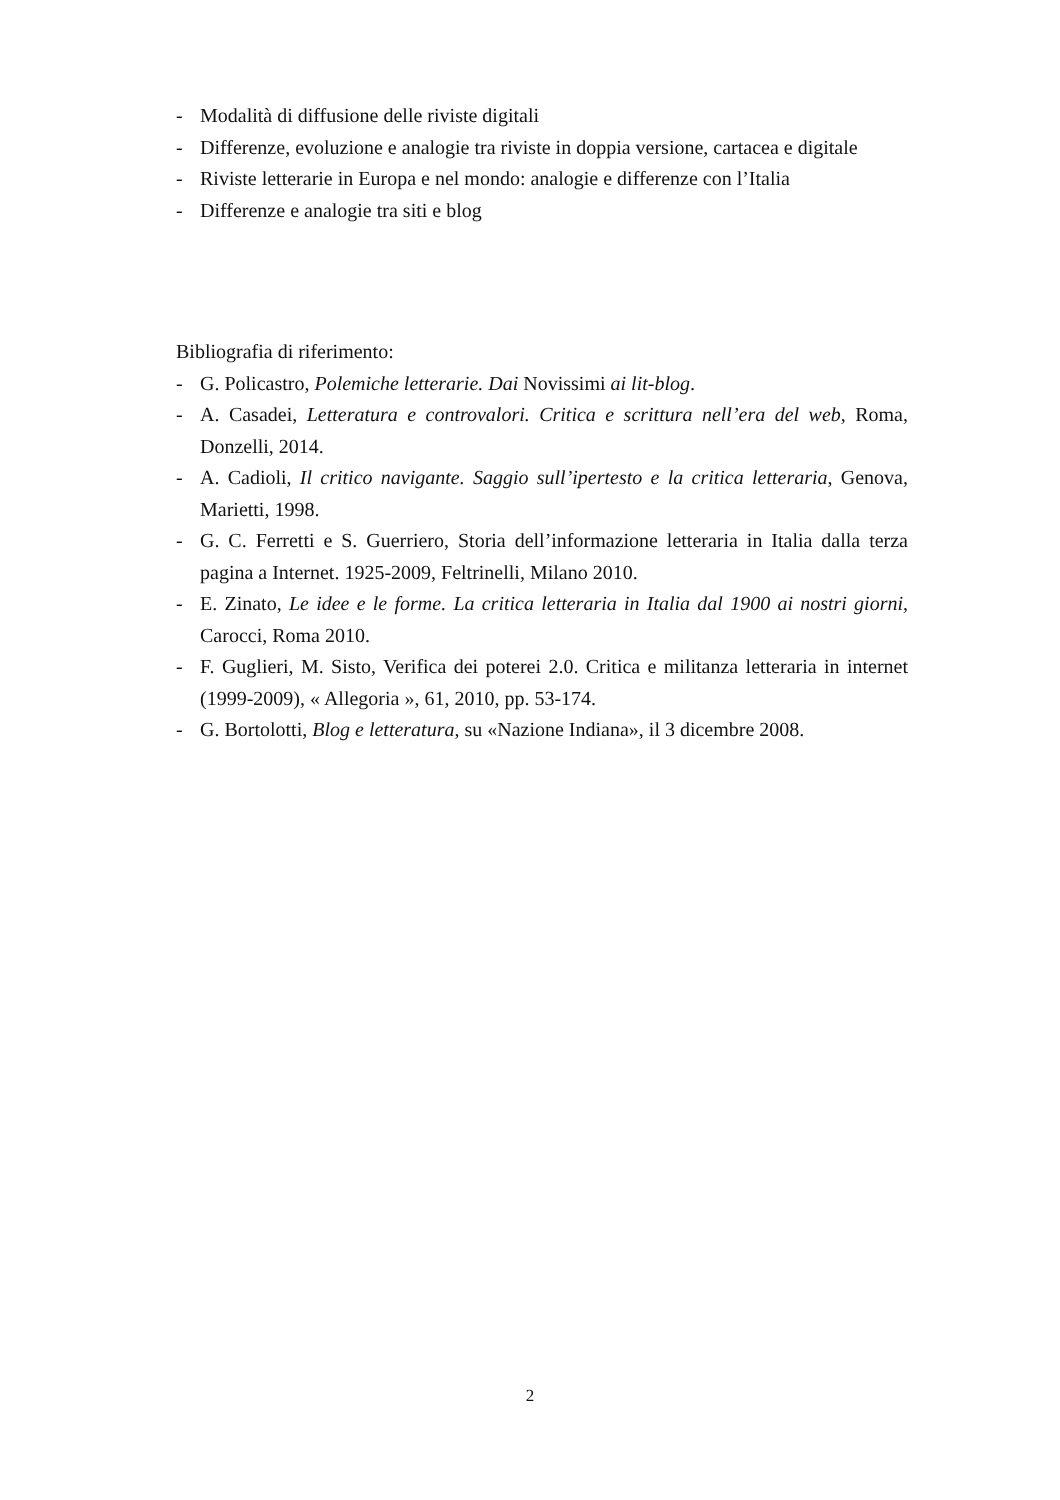- Modalità di diffusione delle riviste digitali
- Differenze, evoluzione e analogie tra riviste in doppia versione, cartacea e digitale
- Riviste letterarie in Europa e nel mondo: analogie e differenze con l’Italia
- Differenze e analogie tra siti e blog
Bibliografia di riferimento:
- G. Policastro, Polemiche letterarie. Dai Novissimi ai lit-blog.
- A. Casadei, Letteratura e controvalori. Critica e scrittura nell’era del web, Roma, Donzelli, 2014.
- A. Cadioli, Il critico navigante. Saggio sull’ipertesto e la critica letteraria, Genova, Marietti, 1998.
- G. C. Ferretti e S. Guerriero, Storia dell’informazione letteraria in Italia dalla terza pagina a Internet. 1925-2009, Feltrinelli, Milano 2010.
- E. Zinato, Le idee e le forme. La critica letteraria in Italia dal 1900 ai nostri giorni, Carocci, Roma 2010.
- F. Guglieri, M. Sisto, Verifica dei poterei 2.0. Critica e militanza letteraria in internet (1999-2009), « Allegoria », 61, 2010, pp. 53-174.
- G. Bortolotti, Blog e letteratura, su «Nazione Indiana», il 3 dicembre 2008.
2